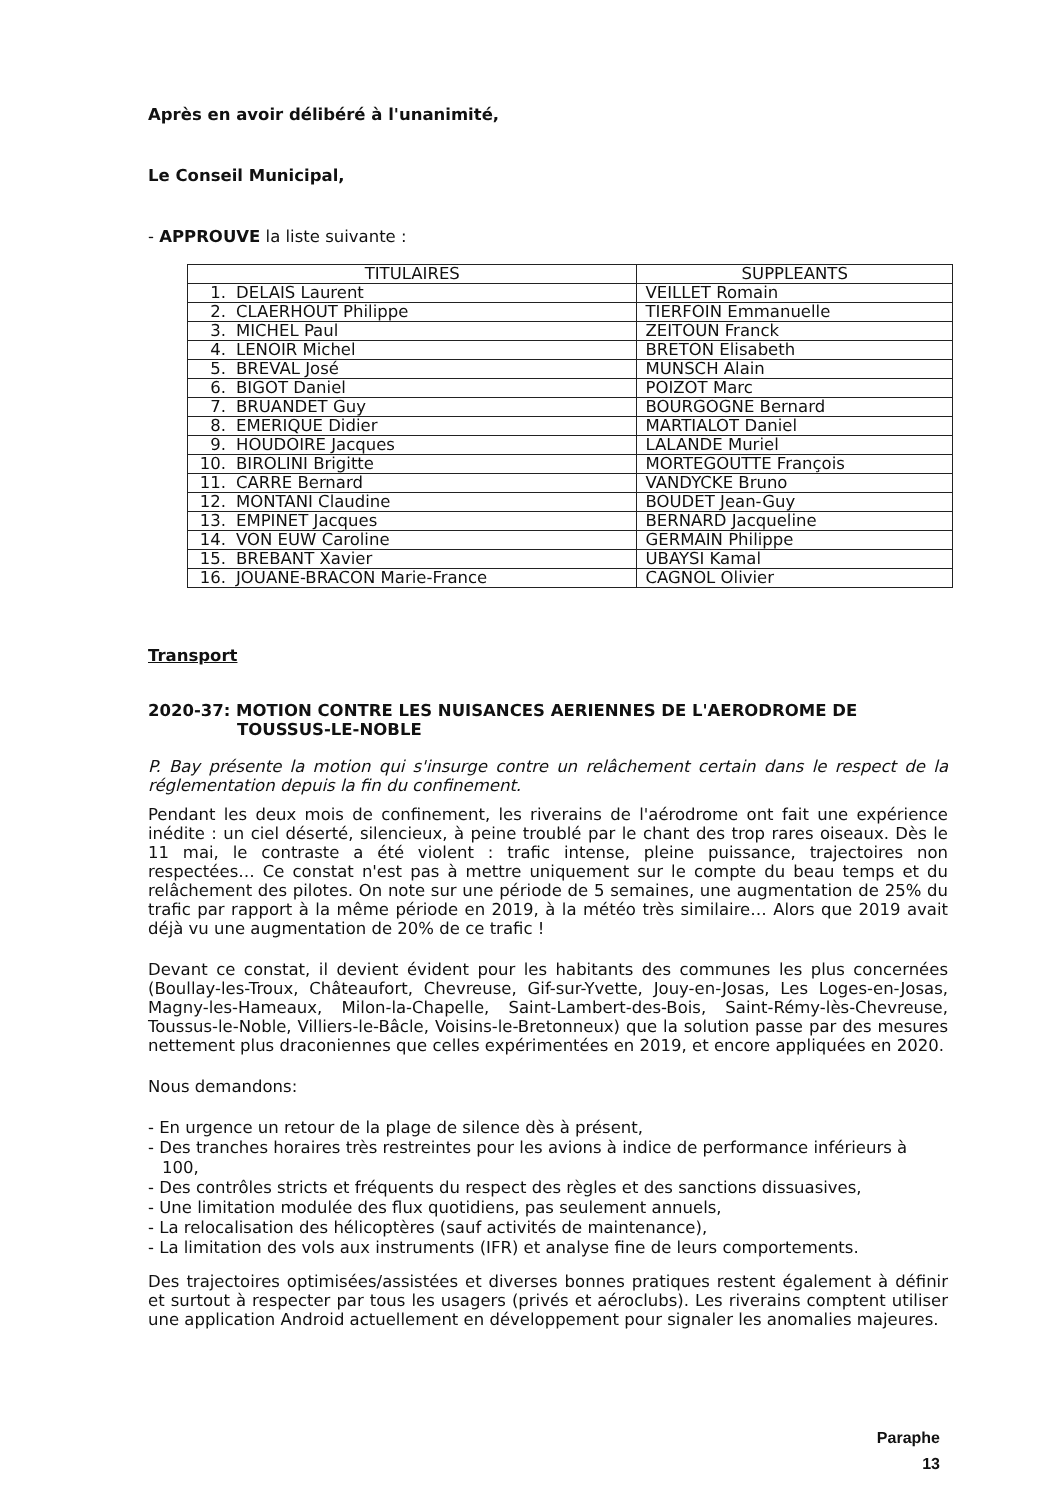Après en avoir délibéré à l'unanimité,
Le Conseil Municipal,
- APPROUVE la liste suivante :
| TITULAIRES | SUPPLEANTS |
| --- | --- |
| 1. DELAIS Laurent | VEILLET Romain |
| 2. CLAERHOUT Philippe | TIERFOIN Emmanuelle |
| 3. MICHEL Paul | ZEITOUN Franck |
| 4. LENOIR Michel | BRETON Elisabeth |
| 5. BREVAL José | MUNSCH Alain |
| 6. BIGOT Daniel | POIZOT Marc |
| 7. BRUANDET Guy | BOURGOGNE Bernard |
| 8. EMERIQUE Didier | MARTIALOT Daniel |
| 9. HOUDOIRE Jacques | LALANDE Muriel |
| 10. BIROLINI Brigitte | MORTEGOUTTE François |
| 11. CARRE Bernard | VANDYCKE Bruno |
| 12. MONTANI Claudine | BOUDET Jean-Guy |
| 13. EMPINET Jacques | BERNARD Jacqueline |
| 14. VON EUW Caroline | GERMAIN Philippe |
| 15. BREBANT Xavier | UBAYSI Kamal |
| 16. JOUANE-BRACON Marie-France | CAGNOL Olivier |
Transport
2020-37: MOTION CONTRE LES NUISANCES AERIENNES DE L'AERODROME DE
TOUSSUS-LE-NOBLE
P. Bay présente la motion qui s'insurge contre un relâchement certain dans le respect de la réglementation depuis la fin du confinement.
Pendant les deux mois de confinement, les riverains de l'aérodrome ont fait une expérience inédite : un ciel déserté, silencieux, à peine troublé par le chant des trop rares oiseaux. Dès le 11 mai, le contraste a été violent : trafic intense, pleine puissance, trajectoires non respectées… Ce constat n'est pas à mettre uniquement sur le compte du beau temps et du relâchement des pilotes. On note sur une période de 5 semaines, une augmentation de 25% du trafic par rapport à la même période en 2019, à la météo très similaire… Alors que 2019 avait déjà vu une augmentation de 20% de ce trafic !
Devant ce constat, il devient évident pour les habitants des communes les plus concernées (Boullay-les-Troux, Châteaufort, Chevreuse, Gif-sur-Yvette, Jouy-en-Josas, Les Loges-en-Josas, Magny-les-Hameaux, Milon-la-Chapelle, Saint-Lambert-des-Bois, Saint-Rémy-lès-Chevreuse, Toussus-le-Noble, Villiers-le-Bâcle, Voisins-le-Bretonneux) que la solution passe par des mesures nettement plus draconiennes que celles expérimentées en 2019, et encore appliquées en 2020.
Nous demandons:
- En urgence un retour de la plage de silence dès à présent,
- Des tranches horaires très restreintes pour les avions à indice de performance inférieurs à 100,
- Des contrôles stricts et fréquents du respect des règles et des sanctions dissuasives,
- Une limitation modulée des flux quotidiens, pas seulement annuels,
- La relocalisation des hélicoptères (sauf activités de maintenance),
- La limitation des vols aux instruments (IFR) et analyse fine de leurs comportements.
Des trajectoires optimisées/assistées et diverses bonnes pratiques restent également à définir et surtout à respecter par tous les usagers (privés et aéroclubs). Les riverains comptent utiliser une application Android actuellement en développement pour signaler les anomalies majeures.
Paraphe
13